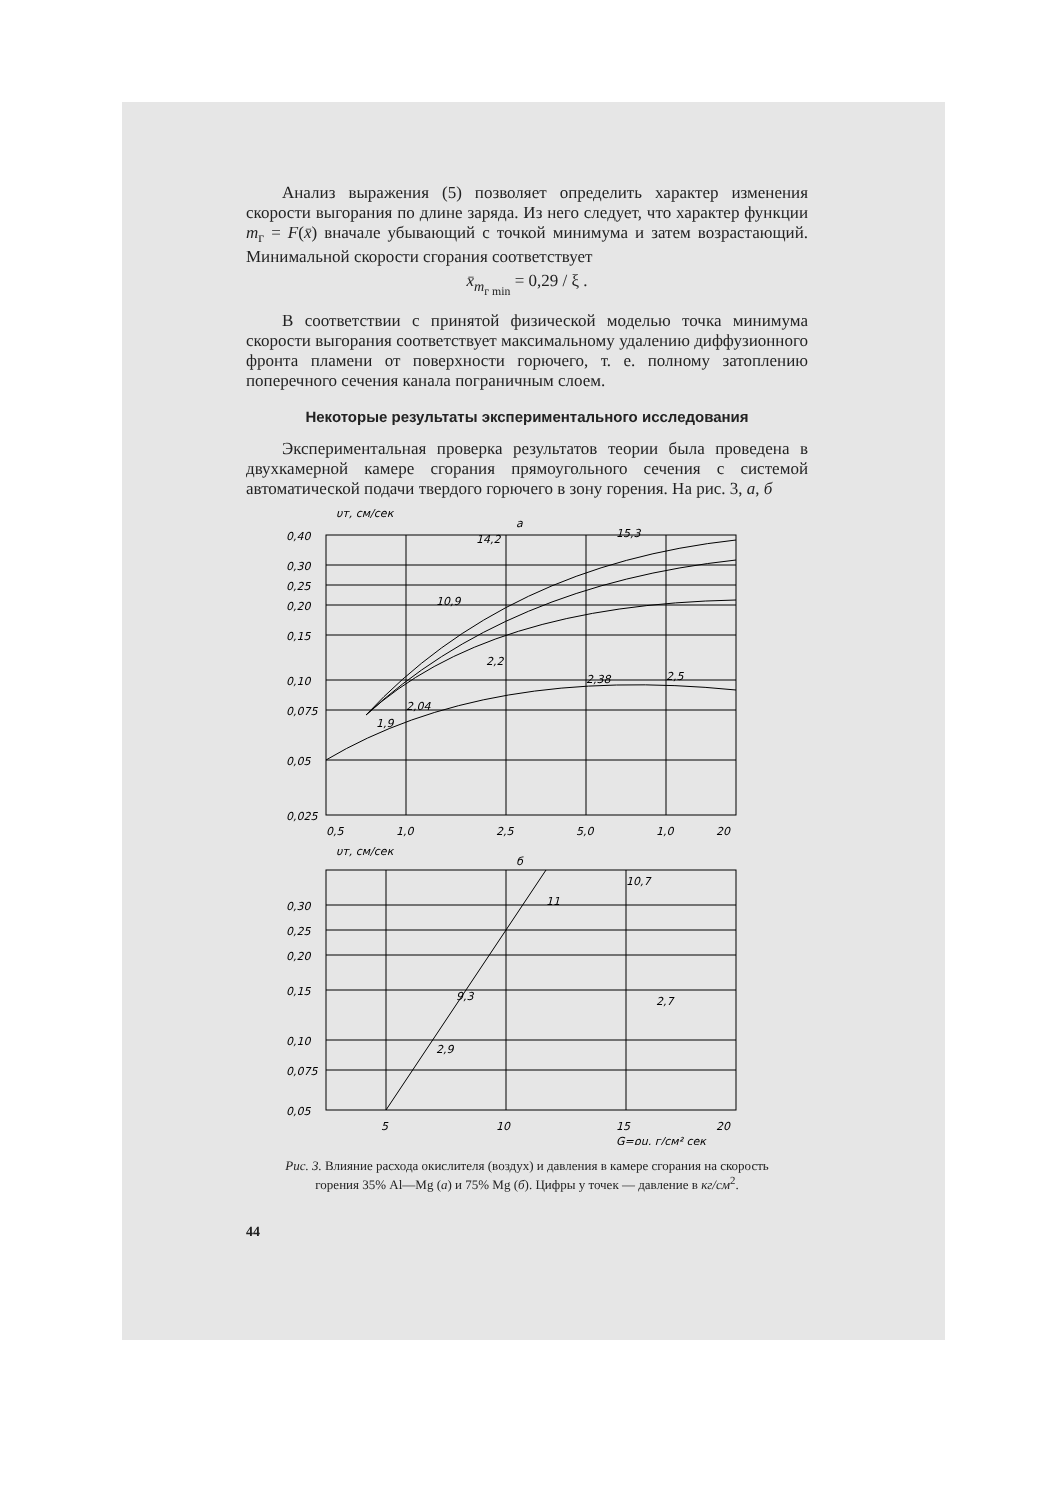Анализ выражения (5) позволяет определить характер изменения скорости выгорания по длине заряда. Из него следует, что характер функции m<sub>г</sub> = F(x̄) вначале убывающий с точкой минимума и затем возрастающий. Минимальной скорости сгорания соответствует
x̄<sub>m<sub>г min</sub></sub> = 0,29 / ξ .
В соответствии с принятой физической моделью точка минимума скорости выгорания соответствует максимальному удалению диффузионного фронта пламени от поверхности горючего, т. е. полному затоплению поперечного сечения канала пограничным слоем.
Некоторые результаты экспериментального исследования
Экспериментальная проверка результатов теории была проведена в двухкамерной камере сгорания прямоугольного сечения с системой автоматической подачи твердого горючего в зону горения. На рис. 3, а, б
υт, см/сек
а
0,40
0,30
0,25
0,20
0,15
0,10
0,075
0,05
0,025
0,5
1,0
2,5
5,0
1,0
20
14,2
15,3
10,9
2,2
2,38
2,5
1,9
2,04
υт, см/сек
б
0,30
0,25
0,20
0,15
0,10
0,075
0,05
5
10
15
20
G=ρu, г/см² сек
10,7
11
9,3
2,9
2,7
Рис. 3. Влияние расхода окислителя (воздух) и давления в камере сгорания на скорость горения 35% Al—Mg (а) и 75% Mg (б). Цифры у точек — давление в кг/см<sup>2</sup>.
44